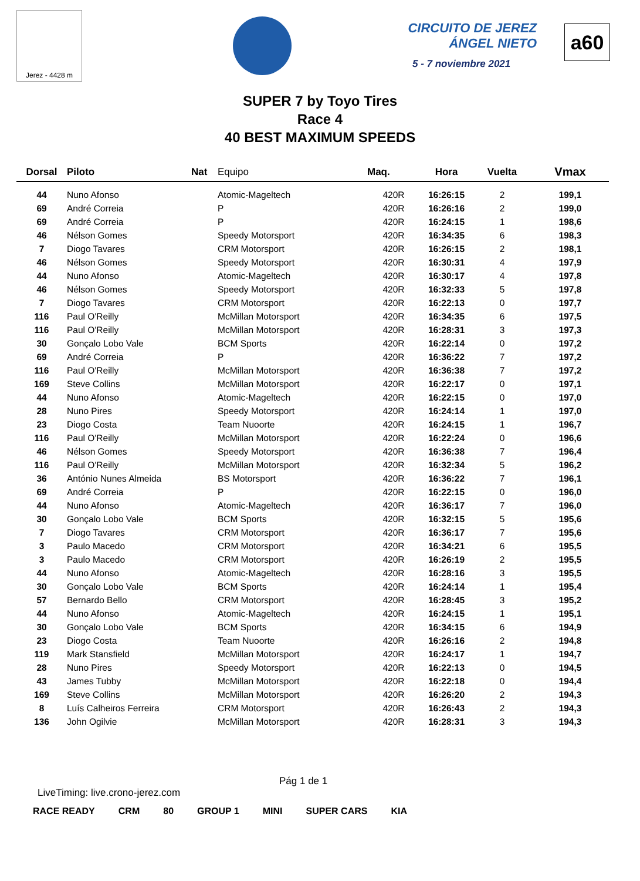Jerez - 4428 m
CIRCUITO DE JEREZ
ÁNGEL NIETO
5 - 7 noviembre 2021
a60
SUPER 7 by Toyo Tires
Race 4
40 BEST MAXIMUM SPEEDS
| Dorsal | Piloto | Nat | Equipo | Maq. | Hora | Vuelta | Vmax |
| --- | --- | --- | --- | --- | --- | --- | --- |
| 44 | Nuno Afonso | | Atomic-Mageltech | 420R | 16:26:15 | 2 | 199,1 |
| 69 | André Correia | | P | 420R | 16:26:16 | 2 | 199,0 |
| 69 | André Correia | | P | 420R | 16:24:15 | 1 | 198,6 |
| 46 | Nélson Gomes | | Speedy Motorsport | 420R | 16:34:35 | 6 | 198,3 |
| 7 | Diogo Tavares | | CRM Motorsport | 420R | 16:26:15 | 2 | 198,1 |
| 46 | Nélson Gomes | | Speedy Motorsport | 420R | 16:30:31 | 4 | 197,9 |
| 44 | Nuno Afonso | | Atomic-Mageltech | 420R | 16:30:17 | 4 | 197,8 |
| 46 | Nélson Gomes | | Speedy Motorsport | 420R | 16:32:33 | 5 | 197,8 |
| 7 | Diogo Tavares | | CRM Motorsport | 420R | 16:22:13 | 0 | 197,7 |
| 116 | Paul O'Reilly | | McMillan Motorsport | 420R | 16:34:35 | 6 | 197,5 |
| 116 | Paul O'Reilly | | McMillan Motorsport | 420R | 16:28:31 | 3 | 197,3 |
| 30 | Gonçalo Lobo Vale | | BCM Sports | 420R | 16:22:14 | 0 | 197,2 |
| 69 | André Correia | | P | 420R | 16:36:22 | 7 | 197,2 |
| 116 | Paul O'Reilly | | McMillan Motorsport | 420R | 16:36:38 | 7 | 197,2 |
| 169 | Steve Collins | | McMillan Motorsport | 420R | 16:22:17 | 0 | 197,1 |
| 44 | Nuno Afonso | | Atomic-Mageltech | 420R | 16:22:15 | 0 | 197,0 |
| 28 | Nuno Pires | | Speedy Motorsport | 420R | 16:24:14 | 1 | 197,0 |
| 23 | Diogo Costa | | Team Nuoorte | 420R | 16:24:15 | 1 | 196,7 |
| 116 | Paul O'Reilly | | McMillan Motorsport | 420R | 16:22:24 | 0 | 196,6 |
| 46 | Nélson Gomes | | Speedy Motorsport | 420R | 16:36:38 | 7 | 196,4 |
| 116 | Paul O'Reilly | | McMillan Motorsport | 420R | 16:32:34 | 5 | 196,2 |
| 36 | António Nunes Almeida | | BS Motorsport | 420R | 16:36:22 | 7 | 196,1 |
| 69 | André Correia | | P | 420R | 16:22:15 | 0 | 196,0 |
| 44 | Nuno Afonso | | Atomic-Mageltech | 420R | 16:36:17 | 7 | 196,0 |
| 30 | Gonçalo Lobo Vale | | BCM Sports | 420R | 16:32:15 | 5 | 195,6 |
| 7 | Diogo Tavares | | CRM Motorsport | 420R | 16:36:17 | 7 | 195,6 |
| 3 | Paulo Macedo | | CRM Motorsport | 420R | 16:34:21 | 6 | 195,5 |
| 3 | Paulo Macedo | | CRM Motorsport | 420R | 16:26:19 | 2 | 195,5 |
| 44 | Nuno Afonso | | Atomic-Mageltech | 420R | 16:28:16 | 3 | 195,5 |
| 30 | Gonçalo Lobo Vale | | BCM Sports | 420R | 16:24:14 | 1 | 195,4 |
| 57 | Bernardo Bello | | CRM Motorsport | 420R | 16:28:45 | 3 | 195,2 |
| 44 | Nuno Afonso | | Atomic-Mageltech | 420R | 16:24:15 | 1 | 195,1 |
| 30 | Gonçalo Lobo Vale | | BCM Sports | 420R | 16:34:15 | 6 | 194,9 |
| 23 | Diogo Costa | | Team Nuoorte | 420R | 16:26:16 | 2 | 194,8 |
| 119 | Mark Stansfield | | McMillan Motorsport | 420R | 16:24:17 | 1 | 194,7 |
| 28 | Nuno Pires | | Speedy Motorsport | 420R | 16:22:13 | 0 | 194,5 |
| 43 | James Tubby | | McMillan Motorsport | 420R | 16:22:18 | 0 | 194,4 |
| 169 | Steve Collins | | McMillan Motorsport | 420R | 16:26:20 | 2 | 194,3 |
| 8 | Luís Calheiros Ferreira | | CRM Motorsport | 420R | 16:26:43 | 2 | 194,3 |
| 136 | John Ogilvie | | McMillan Motorsport | 420R | 16:28:31 | 3 | 194,3 |
Pág 1 de 1
LiveTiming: live.crono-jerez.com
RACE READY CRM 80 GROUP 1 MINI SUPER CARS KIA